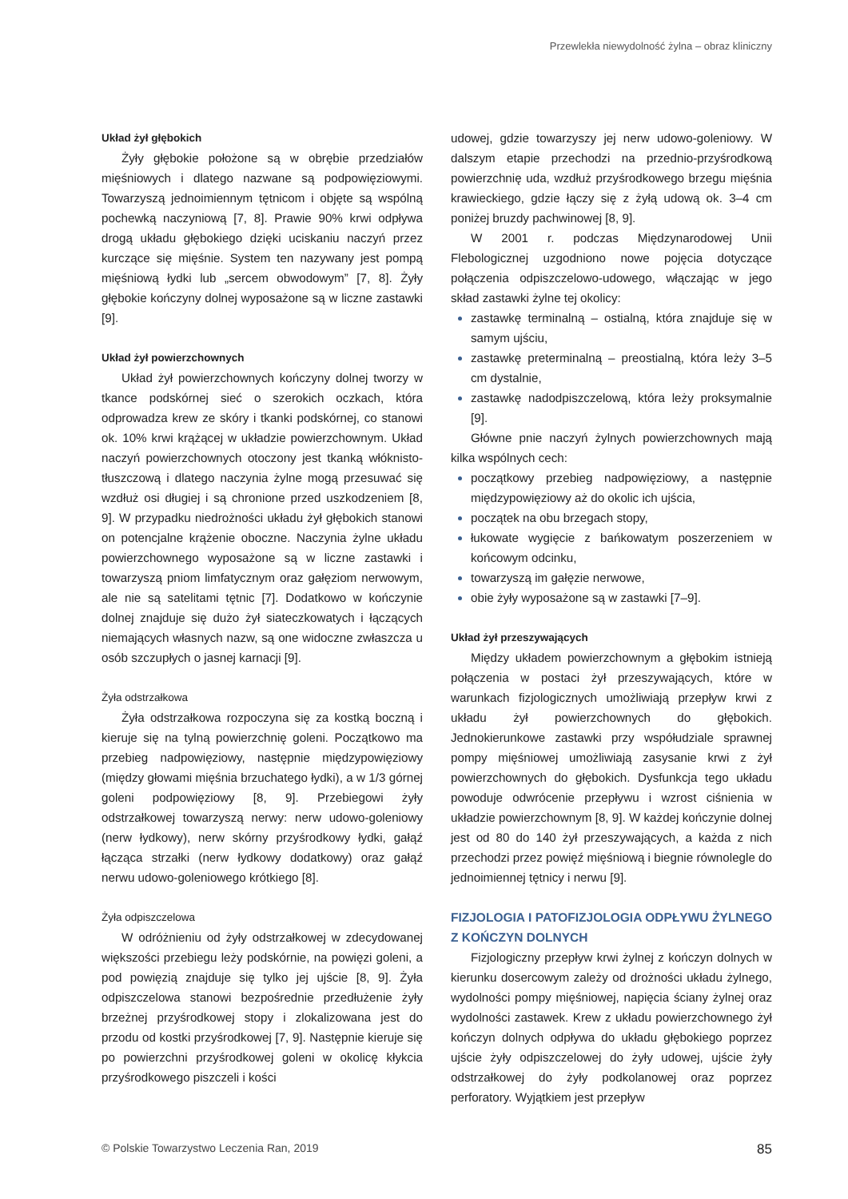Przewlekła niewydolność żylna – obraz kliniczny
Układ żył głębokich
Żyły głębokie położone są w obrębie przedziałów mięśniowych i dlatego nazwane są podpowięziowymi. Towarzyszą jednoimiennym tętnicom i objęte są wspólną pochewką naczyniową [7, 8]. Prawie 90% krwi odpływa drogą układu głębokiego dzięki uciskaniu naczyń przez kurczące się mięśnie. System ten nazywany jest pompą mięśniową łydki lub „sercem obwodowym” [7, 8]. Żyły głębokie kończyny dolnej wyposażone są w liczne zastawki [9].
Układ żył powierzchownych
Układ żył powierzchownych kończyny dolnej tworzy w tkance podskórnej sieć o szerokich oczkach, która odprowadza krew ze skóry i tkanki podskórnej, co stanowi ok. 10% krwi krążącej w układzie powierzchownym. Układ naczyń powierzchownych otoczony jest tkanką włóknisto-tłuszczową i dlatego naczynia żylne mogą przesuwać się wzdłuż osi długiej i są chronione przed uszkodzeniem [8, 9]. W przypadku niedrożności układu żył głębokich stanowi on potencjalne krążenie oboczne. Naczynia żylne układu powierzchownego wyposażone są w liczne zastawki i towarzyszą pniom limfatycznym oraz gałęziom nerwowym, ale nie są satelitami tętnic [7]. Dodatkowo w kończynie dolnej znajduje się dużo żył siateczkowatych i łączących niemających własnych nazw, są one widoczne zwłaszcza u osób szczupłych o jasnej karnacji [9].
Żyła odstrzałkowa
Żyła odstrzałkowa rozpoczyna się za kostką boczną i kieruje się na tylną powierzchnię goleni. Początkowo ma przebieg nadpowięziowy, następnie międzypowięziowy (między głowami mięśnia brzuchatego łydki), a w 1/3 górnej goleni podpowięziowy [8, 9]. Przebiegowi żyły odstrzałkowej towarzyszą nerwy: nerw udowo-goleniowy (nerw łydkowy), nerw skórny przyśrodkowy łydki, gałąź łącząca strzałki (nerw łydkowy dodatkowy) oraz gałąź nerwu udowo-goleniowego krótkiego [8].
Żyła odpiszczelowa
W odróżnieniu od żyły odstrzałkowej w zdecydowanej większości przebiegu leży podskórnie, na powięzi goleni, a pod powięzią znajduje się tylko jej ujście [8, 9]. Żyła odpiszczelowa stanowi bezpośrednie przedłużenie żyły brzeżnej przyśrodkowej stopy i zlokalizowana jest do przodu od kostki przyśrodkowej [7, 9]. Następnie kieruje się po powierzchni przyśrodkowej goleni w okolicę kłykcia przyśrodkowego piszczeli i kości
udowej, gdzie towarzyszy jej nerw udowo-goleniowy. W dalszym etapie przechodzi na przednio-przyśrodkową powierzchnię uda, wzdłuż przyśrodkowego brzegu mięśnia krawieckiego, gdzie łączy się z żyłą udową ok. 3–4 cm poniżej bruzdy pachwinowej [8, 9].
W 2001 r. podczas Międzynarodowej Unii Flebologicznej uzgodniono nowe pojęcia dotyczące połączenia odpiszczelowo-udowego, włączając w jego skład zastawki żylne tej okolicy:
zastawkę terminalną – ostialną, która znajduje się w samym ujściu,
zastawkę preterminalną – preostialną, która leży 3–5 cm dystalnie,
zastawkę nadodpiszczelową, która leży proksymalnie [9].
Główne pnie naczyń żylnych powierzchownych mają kilka wspólnych cech:
początkowy przebieg nadpowięziowy, a następnie międzypowięziowy aż do okolic ich ujścia,
początek na obu brzegach stopy,
łukowate wygięcie z bańkowatym poszerzeniem w końcowym odcinku,
towarzyszą im gałęzie nerwowe,
obie żyły wyposażone są w zastawki [7–9].
Układ żył przeszywających
Między układem powierzchownym a głębokim istnieją połączenia w postaci żył przeszywających, które w warunkach fizjologicznych umożliwiają przepływ krwi z układu żył powierzchownych do głębokich. Jednokierunkowe zastawki przy współudziale sprawnej pompy mięśniowej umożliwiają zasysanie krwi z żył powierzchownych do głębokich. Dysfunkcja tego układu powoduje odwrócenie przepływu i wzrost ciśnienia w układzie powierzchownym [8, 9]. W każdej kończynie dolnej jest od 80 do 140 żył przeszywających, a każda z nich przechodzi przez powięź mięśniową i biegnie równolegle do jednoimiennej tętnicy i nerwu [9].
FIZJOLOGIA I PATOFIZJOLOGIA ODPŁYWU ŻYLNEGO Z KOŃCZYN DOLNYCH
Fizjologiczny przepływ krwi żylnej z kończyn dolnych w kierunku dosercowym zależy od drożności układu żylnego, wydolności pompy mięśniowej, napięcia ściany żylnej oraz wydolności zastawek. Krew z układu powierzchownego żył kończyn dolnych odpływa do układu głębokiego poprzez ujście żyły odpiszczelowej do żyły udowej, ujście żyły odstrzałkowej do żyły podkolanowej oraz poprzez perforatory. Wyjątkiem jest przepływ
© Polskie Towarzystwo Leczenia Ran, 2019 85